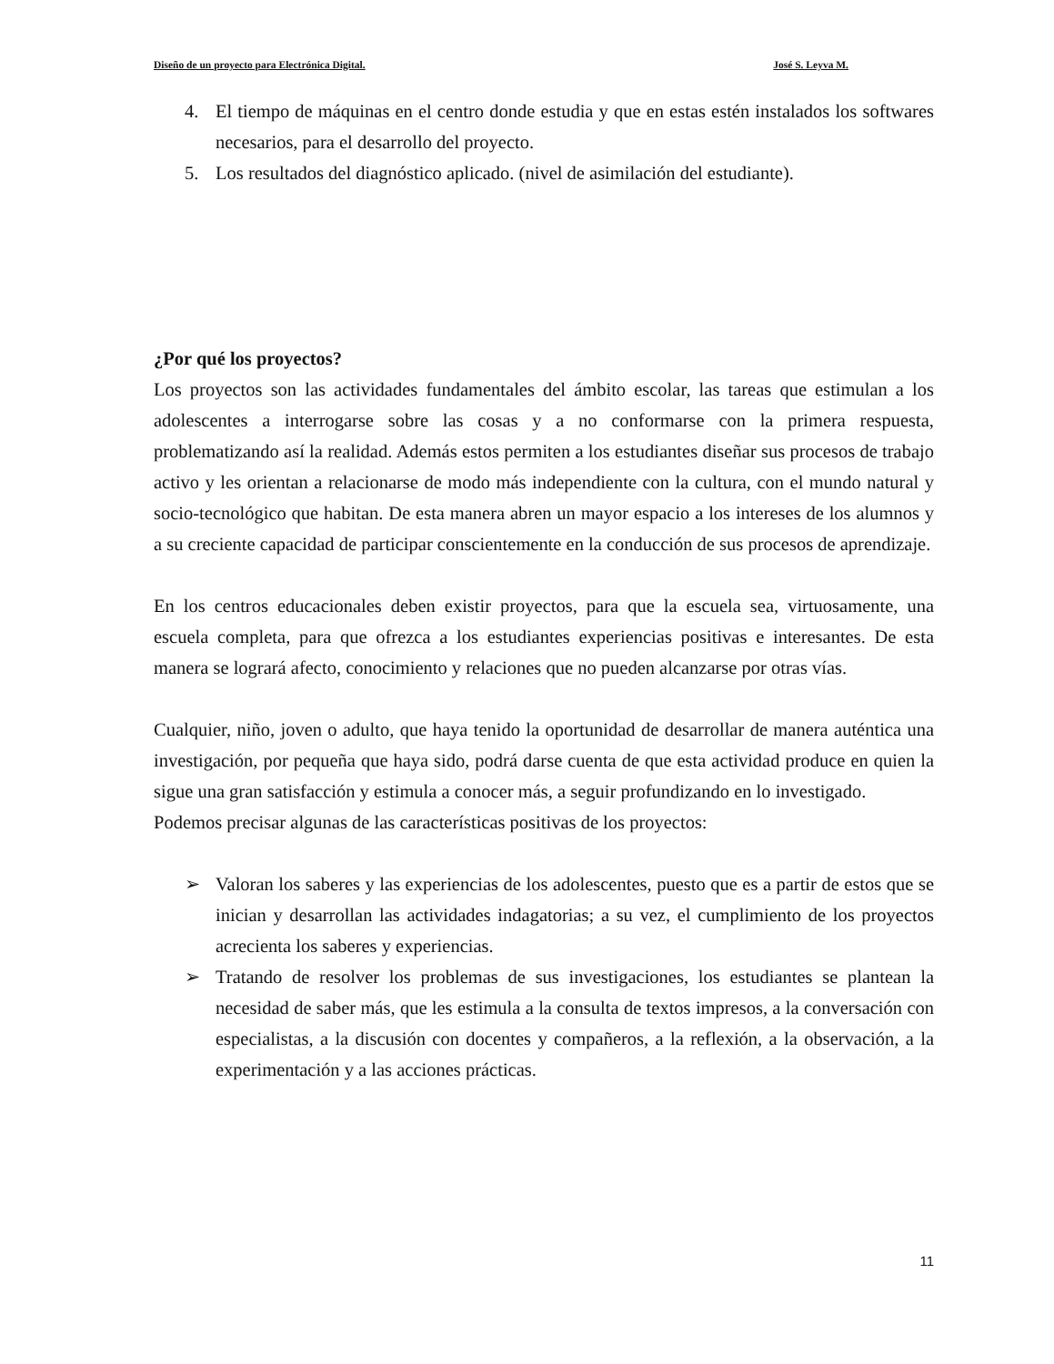Diseño de un proyecto para Electrónica Digital. José S. Leyva M.
4. El tiempo de máquinas en el centro donde estudia y que en estas estén instalados los softwares necesarios, para el desarrollo del proyecto.
5. Los resultados del diagnóstico aplicado. (nivel de asimilación del estudiante).
¿Por qué los proyectos?
Los proyectos son las actividades fundamentales del ámbito escolar, las tareas que estimulan a los adolescentes a interrogarse sobre las cosas y a no conformarse con la primera respuesta, problematizando así la realidad. Además estos permiten a los estudiantes diseñar sus procesos de trabajo activo y les orientan a relacionarse de modo más independiente con la cultura, con el mundo natural y socio-tecnológico que habitan. De esta manera abren un mayor espacio a los intereses de los alumnos y a su creciente capacidad de participar conscientemente en la conducción de sus procesos de aprendizaje.
En los centros educacionales deben existir proyectos, para que la escuela sea, virtuosamente, una escuela completa, para que ofrezca a los estudiantes experiencias positivas e interesantes. De esta manera se logrará afecto, conocimiento y relaciones que no pueden alcanzarse por otras vías.
Cualquier, niño, joven o adulto, que haya tenido la oportunidad de desarrollar de manera auténtica una investigación, por pequeña que haya sido, podrá darse cuenta de que esta actividad produce en quien la sigue una gran satisfacción y estimula a conocer más, a seguir profundizando en lo investigado.
Podemos precisar algunas de las características positivas de los proyectos:
➢ Valoran los saberes y las experiencias de los adolescentes, puesto que es a partir de estos que se inician y desarrollan las actividades indagatorias; a su vez, el cumplimiento de los proyectos acrecienta los saberes y experiencias.
➢ Tratando de resolver los problemas de sus investigaciones, los estudiantes se plantean la necesidad de saber más, que les estimula a la consulta de textos impresos, a la conversación con especialistas, a la discusión con docentes y compañeros, a la reflexión, a la observación, a la experimentación y a las acciones prácticas.
11